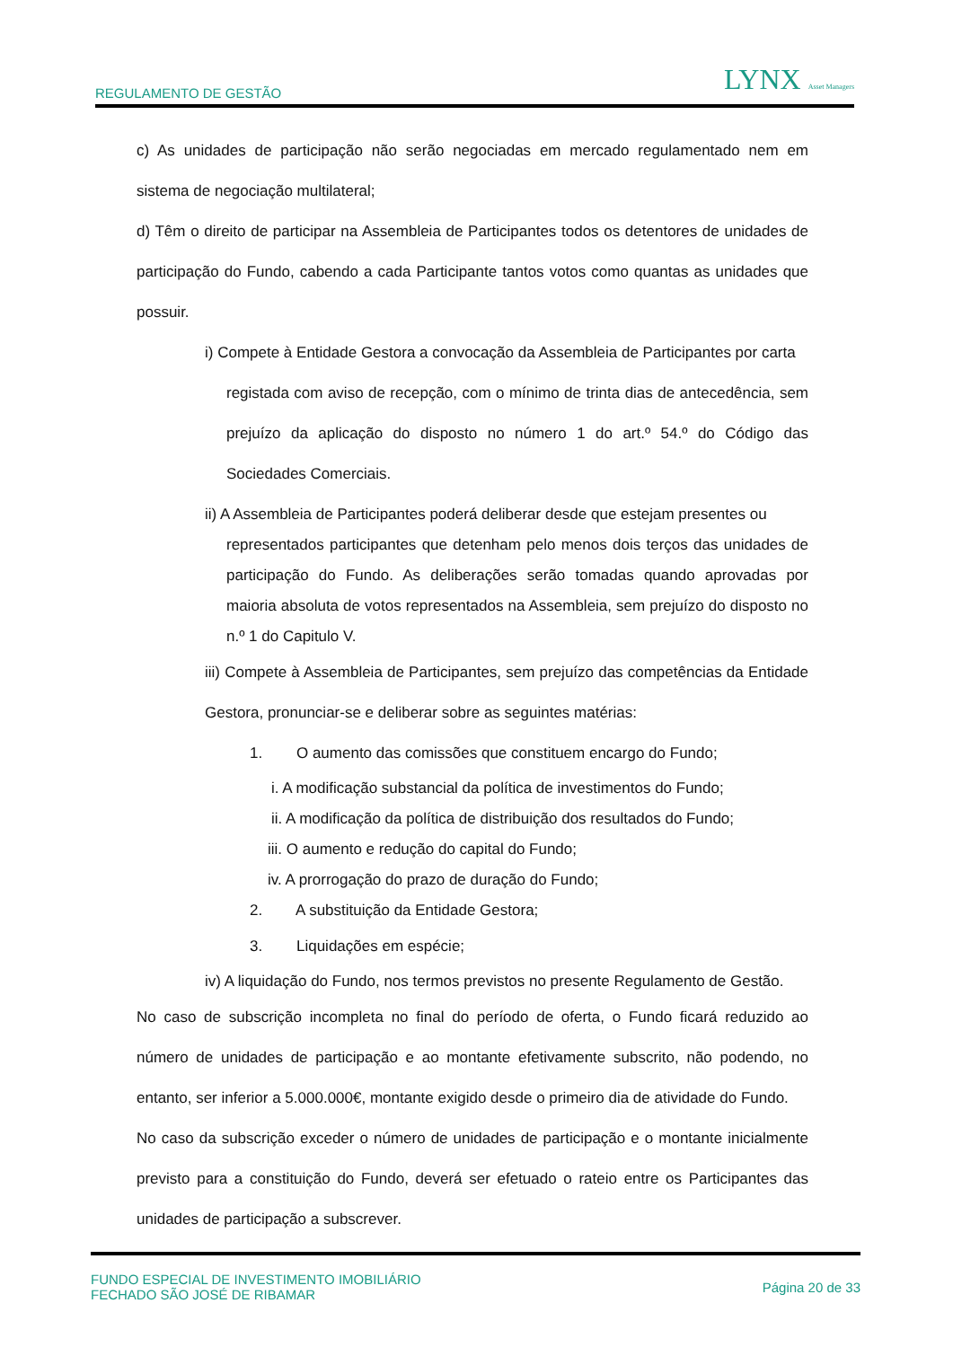REGULAMENTO DE GESTÃO LYNX Asset Managers
c) As unidades de participação não serão negociadas em mercado regulamentado nem em sistema de negociação multilateral;
d) Têm o direito de participar na Assembleia de Participantes todos os detentores de unidades de participação do Fundo, cabendo a cada Participante tantos votos como quantas as unidades que possuir.
i) Compete à Entidade Gestora a convocação da Assembleia de Participantes por carta
registada com aviso de recepção, com o mínimo de trinta dias de antecedência, sem prejuízo da aplicação do disposto no número 1 do art.º 54.º do Código das Sociedades Comerciais.
ii) A Assembleia de Participantes poderá deliberar desde que estejam presentes ou
representados participantes que detenham pelo menos dois terços das unidades de participação do Fundo. As deliberações serão tomadas quando aprovadas por maioria absoluta de votos representados na Assembleia, sem prejuízo do disposto no n.º 1 do Capitulo V.
iii) Compete à Assembleia de Participantes, sem prejuízo das competências da Entidade Gestora, pronunciar-se e deliberar sobre as seguintes matérias:
1. O aumento das comissões que constituem encargo do Fundo;
i. A modificação substancial da política de investimentos do Fundo;
ii. A modificação da política de distribuição dos resultados do Fundo;
iii. O aumento e redução do capital do Fundo;
iv. A prorrogação do prazo de duração do Fundo;
2. A substituição da Entidade Gestora;
3. Liquidações em espécie;
iv) A liquidação do Fundo, nos termos previstos no presente Regulamento de Gestão.
No caso de subscrição incompleta no final do período de oferta, o Fundo ficará reduzido ao número de unidades de participação e ao montante efetivamente subscrito, não podendo, no entanto, ser inferior a 5.000.000€, montante exigido desde o primeiro dia de atividade do Fundo.
No caso da subscrição exceder o número de unidades de participação e o montante inicialmente previsto para a constituição do Fundo, deverá ser efetuado o rateio entre os Participantes das unidades de participação a subscrever.
FUNDO ESPECIAL DE INVESTIMENTO IMOBILIÁRIO
FECHADO SÃO JOSÉ DE RIBAMAR Página 20 de 33